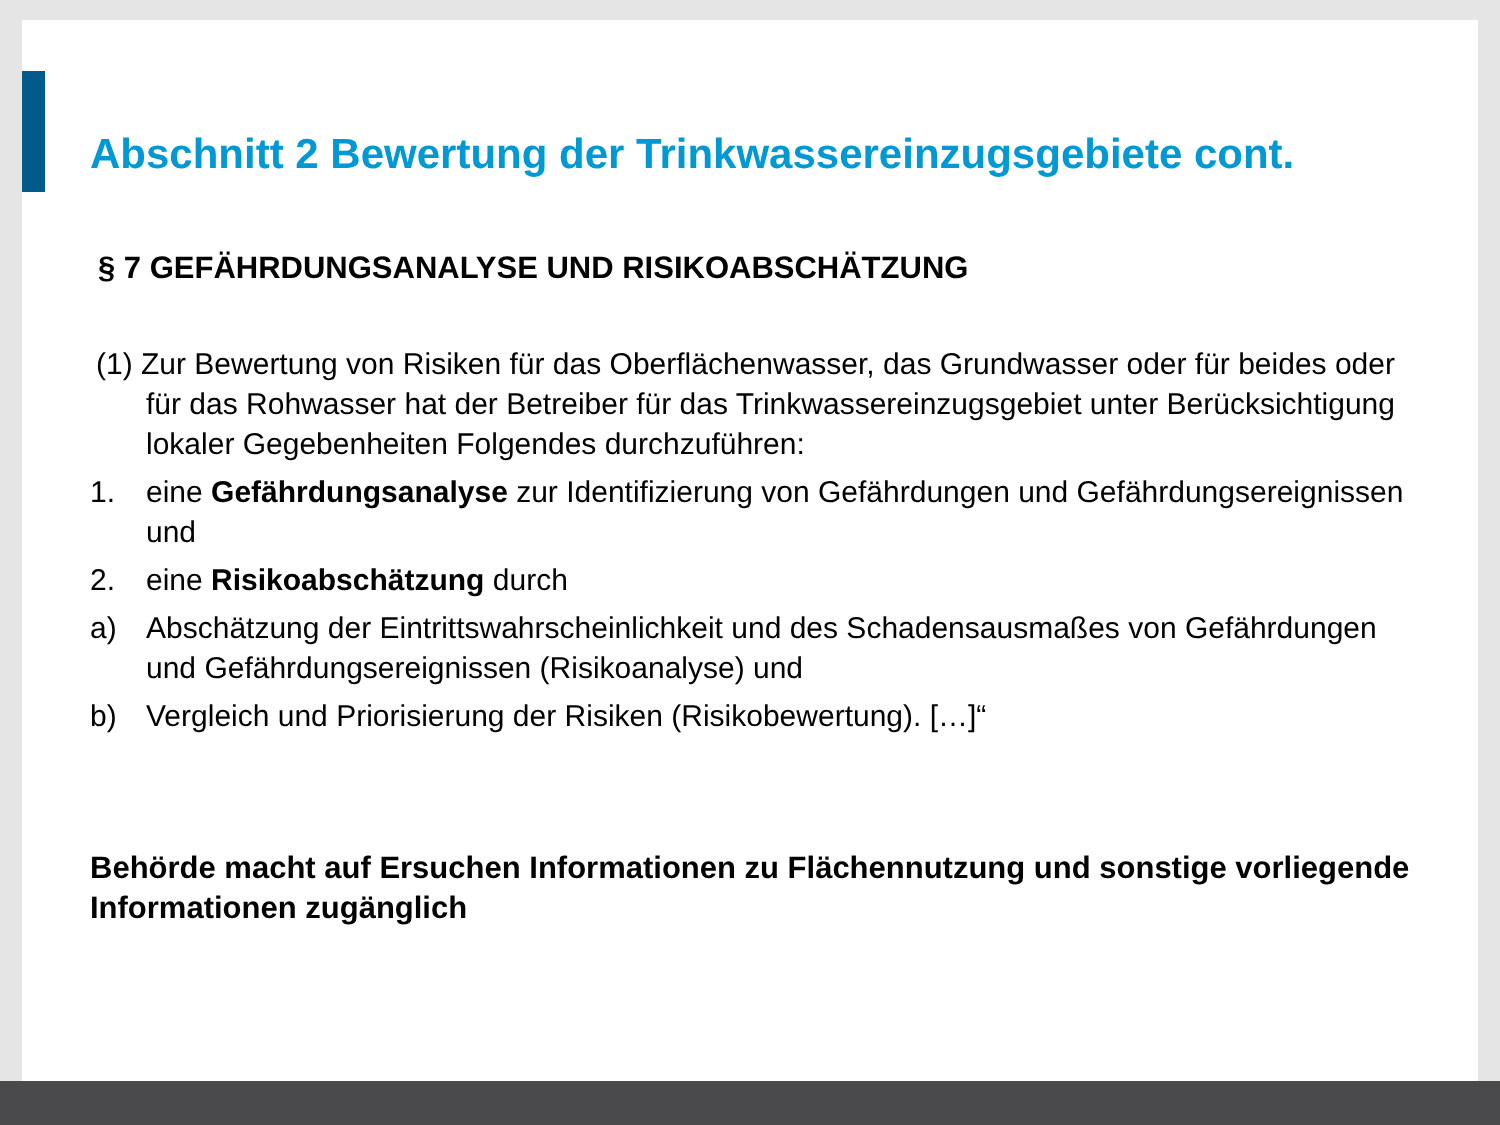Abschnitt 2 Bewertung der Trinkwassereinzugsgebiete cont.
§ 7 GEFÄHRDUNGSANALYSE UND RISIKOABSCHÄTZUNG
(1) Zur Bewertung von Risiken für das Oberflächenwasser, das Grundwasser oder für beides oder für das Rohwasser hat der Betreiber für das Trinkwassereinzugsgebiet unter Berücksichtigung lokaler Gegebenheiten Folgendes durchzuführen:
1. eine Gefährdungsanalyse zur Identifizierung von Gefährdungen und Gefährdungsereignissen und
2. eine Risikoabschätzung durch
a) Abschätzung der Eintrittswahrscheinlichkeit und des Schadensausmaßes von Gefährdungen und Gefährdungsereignissen (Risikoanalyse) und
b) Vergleich und Priorisierung der Risiken (Risikobewertung). […]“
Behörde macht auf Ersuchen Informationen zu Flächennutzung und sonstige vorliegende Informationen zugänglich